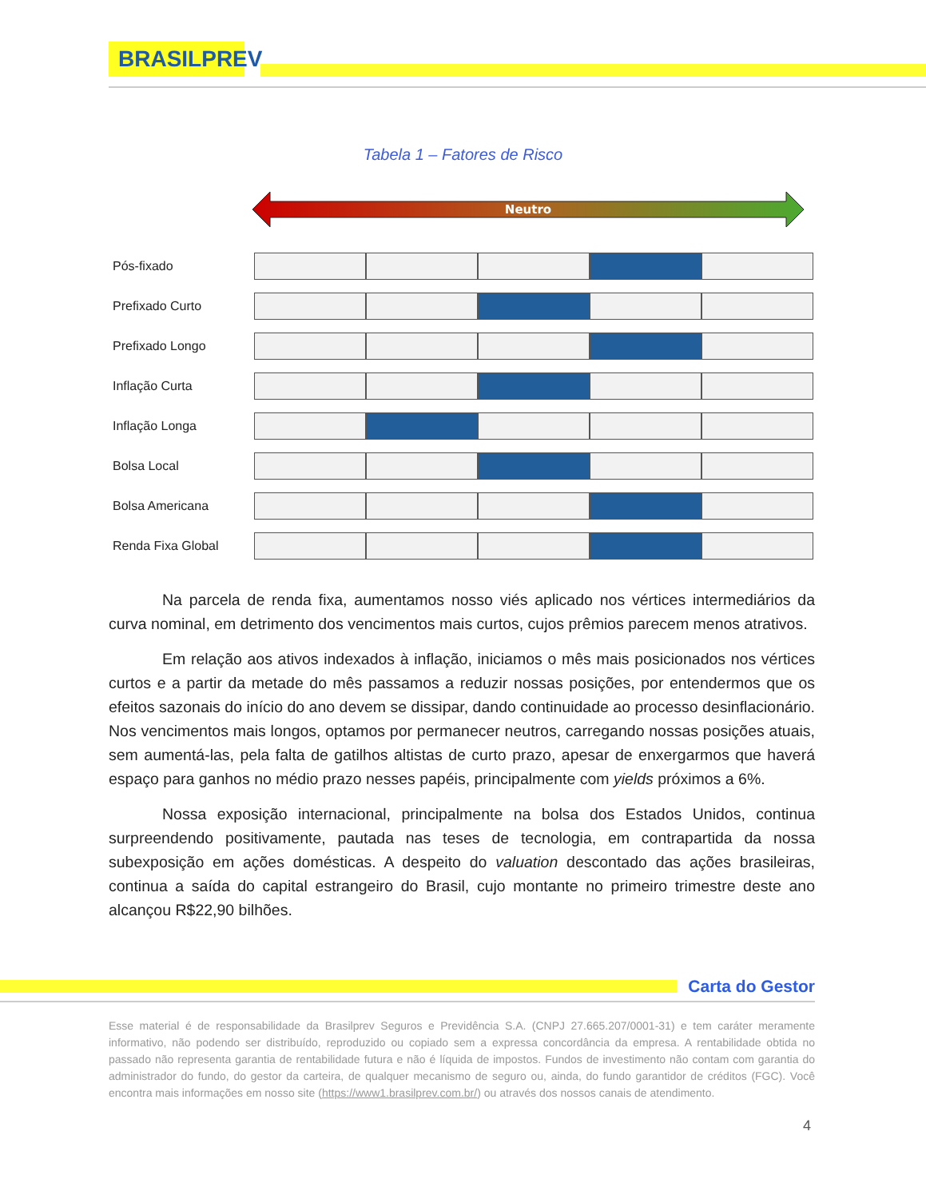BRASILPREV
Tabela 1 – Fatores de Risco
Neutro
| Pós-fixado | | | | | |
| Prefixado Curto | | | | | |
| Prefixado Longo | | | | | |
| Inflação Curta | | | | | |
| Inflação Longa | | | | | |
| Bolsa Local | | | | | |
| Bolsa Americana | | | | | |
| Renda Fixa Global | | | | | |
Na parcela de renda fixa, aumentamos nosso viés aplicado nos vértices intermediários da curva nominal, em detrimento dos vencimentos mais curtos, cujos prêmios parecem menos atrativos.
Em relação aos ativos indexados à inflação, iniciamos o mês mais posicionados nos vértices curtos e a partir da metade do mês passamos a reduzir nossas posições, por entendermos que os efeitos sazonais do início do ano devem se dissipar, dando continuidade ao processo desinflacionário. Nos vencimentos mais longos, optamos por permanecer neutros, carregando nossas posições atuais, sem aumentá-las, pela falta de gatilhos altistas de curto prazo, apesar de enxergarmos que haverá espaço para ganhos no médio prazo nesses papéis, principalmente com yields próximos a 6%.
Nossa exposição internacional, principalmente na bolsa dos Estados Unidos, continua surpreendendo positivamente, pautada nas teses de tecnologia, em contrapartida da nossa subexposição em ações domésticas. A despeito do valuation descontado das ações brasileiras, continua a saída do capital estrangeiro do Brasil, cujo montante no primeiro trimestre deste ano alcançou R$22,90 bilhões.
Carta do Gestor
Esse material é de responsabilidade da Brasilprev Seguros e Previdência S.A. (CNPJ 27.665.207/0001-31) e tem caráter meramente informativo, não podendo ser distribuído, reproduzido ou copiado sem a expressa concordância da empresa. A rentabilidade obtida no passado não representa garantia de rentabilidade futura e não é líquida de impostos. Fundos de investimento não contam com garantia do administrador do fundo, do gestor da carteira, de qualquer mecanismo de seguro ou, ainda, do fundo garantidor de créditos (FGC). Você encontra mais informações em nosso site (https://www1.brasilprev.com.br/) ou através dos nossos canais de atendimento.
4